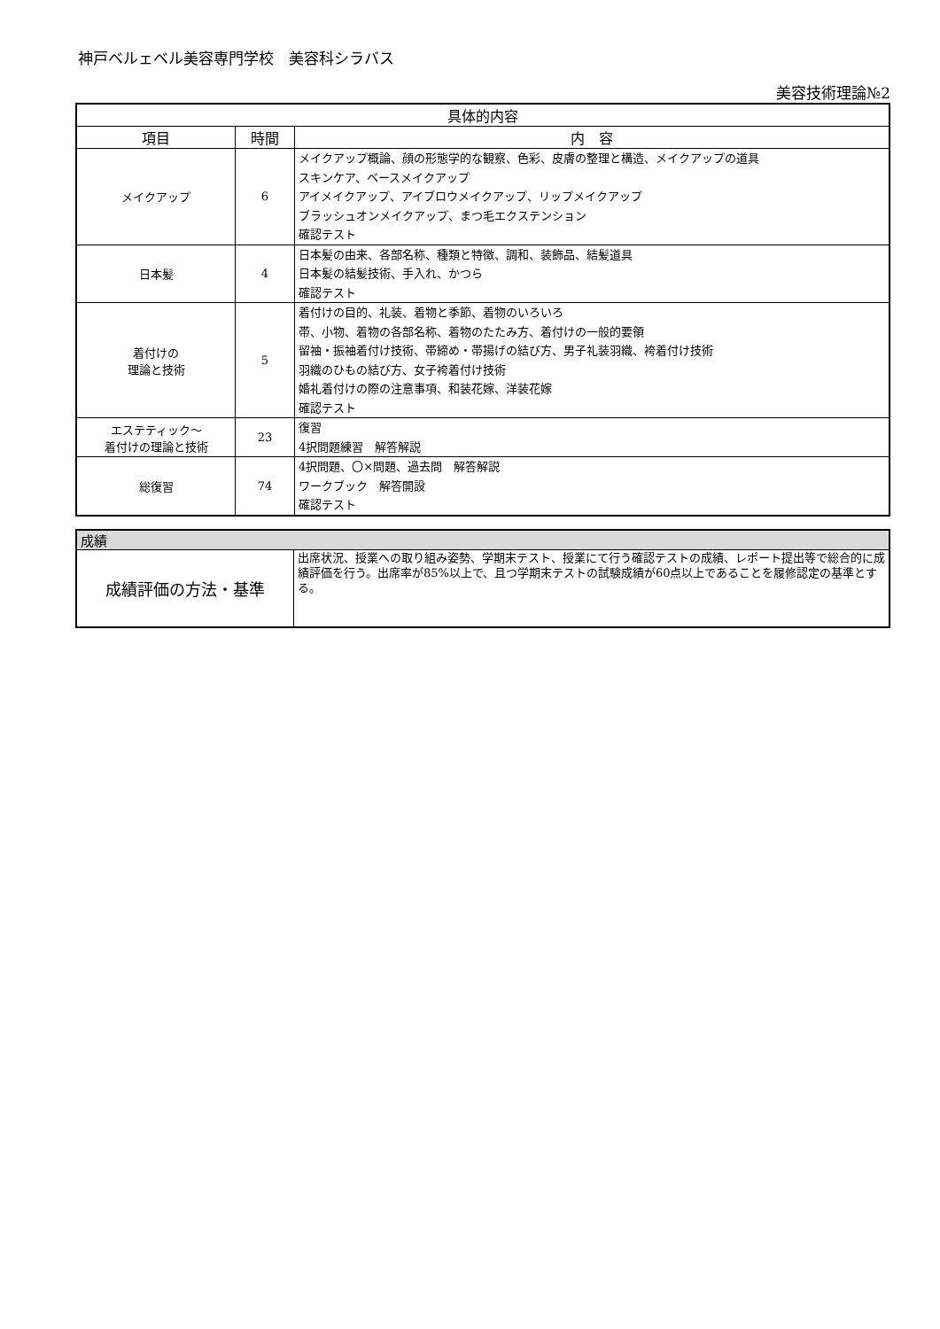神戸ベルェベル美容専門学校　美容科シラバス
美容技術理論№2
| 具体的内容 | | |
| --- | --- | --- |
| 項目 | 時間 | 内 容 |
| メイクアップ | 6 | メイクアップ概論、顔の形態学的な観察、色彩、皮膚の整理と構造、メイクアップの道具 スキンケア、ベースメイクアップ アイメイクアップ、アイブロウメイクアップ、リップメイクアップ ブラッシュオンメイクアップ、まつ毛エクステンション 確認テスト |
| 日本髪 | 4 | 日本髪の由来、各部名称、種類と特徴、調和、装飾品、結髪道具 日本髪の結髪技術、手入れ、かつら 確認テスト |
| 着付けの 理論と技術 | 5 | 着付けの目的、礼装、着物と季節、着物のいろいろ 帯、小物、着物の各部名称、着物のたたみ方、着付けの一般的要領 留袖・振袖着付け技術、帯締め・帯揚げの結び方、男子礼装羽織、袴着付け技術 羽織のひもの結び方、女子袴着付け技術 婚礼着付けの際の注意事項、和装花嫁、洋装花嫁 確認テスト |
| エステティック～ 着付けの理論と技術 | 23 | 復習 4択問題練習 解答解説 |
| 総復習 | 74 | 4択問題、〇×問題、過去問 解答解説 ワークブック 解答開設 確認テスト |
| 成績 | |
| 成績評価の方法・基準 | 出席状況、授業への取り組み姿勢、学期末テスト、授業にて行う確認テストの成績、レポート提出等で総合的に成績評価を行う。出席率が85%以上で、且つ学期末テストの試験成績が60点以上であることを履修認定の基準とする。 |